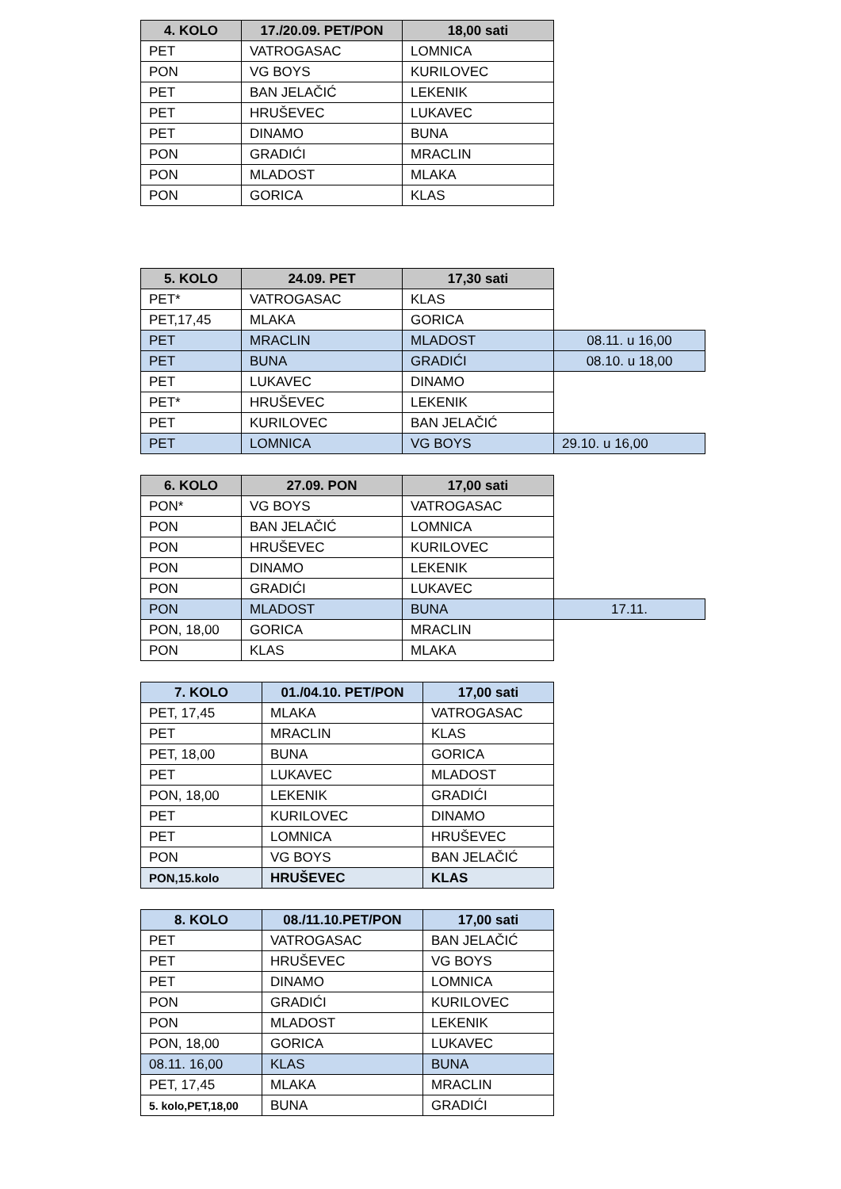| 4. KOLO | 17./20.09. PET/PON | 18,00 sati |
| --- | --- | --- |
| PET | VATROGASAC | LOMNICA |
| PON | VG BOYS | KURILOVEC |
| PET | BAN JELAČIĆ | LEKENIK |
| PET | HRUŠEVEC | LUKAVEC |
| PET | DINAMO | BUNA |
| PON | GRADIĆI | MRACLIN |
| PON | MLADOST | MLAKA |
| PON | GORICA | KLAS |
| 5. KOLO | 24.09. PET | 17,30 sati | |
| PET* | VATROGASAC | KLAS | |
| PET,17,45 | MLAKA | GORICA | |
| PET | MRACLIN | MLADOST | 08.11. u 16,00 |
| PET | BUNA | GRADIĆI | 08.10. u 18,00 |
| PET | LUKAVEC | DINAMO | |
| PET* | HRUŠEVEC | LEKENIK | |
| PET | KURILOVEC | BAN JELAČIĆ | |
| PET | LOMNICA | VG BOYS | 29.10. u 16,00 |
| 6. KOLO | 27.09. PON | 17,00 sati | |
| PON* | VG BOYS | VATROGASAC | |
| PON | BAN JELAČIĆ | LOMNICA | |
| PON | HRUŠEVEC | KURILOVEC | |
| PON | DINAMO | LEKENIK | |
| PON | GRADIĆI | LUKAVEC | |
| PON | MLADOST | BUNA | 17.11. |
| PON, 18,00 | GORICA | MRACLIN | |
| PON | KLAS | MLAKA | |
| 7. KOLO | 01./04.10. PET/PON | 17,00 sati |
| --- | --- | --- |
| PET, 17,45 | MLAKA | VATROGASAC |
| PET | MRACLIN | KLAS |
| PET, 18,00 | BUNA | GORICA |
| PET | LUKAVEC | MLADOST |
| PON, 18,00 | LEKENIK | GRADIĆI |
| PET | KURILOVEC | DINAMO |
| PET | LOMNICA | HRUŠEVEC |
| PON | VG BOYS | BAN JELAČIĆ |
| PON,15.kolo | HRUŠEVEC | KLAS |
| 8. KOLO | 08./11.10.PET/PON | 17,00 sati |
| --- | --- | --- |
| PET | VATROGASAC | BAN JELAČIĆ |
| PET | HRUŠEVEC | VG BOYS |
| PET | DINAMO | LOMNICA |
| PON | GRADIĆI | KURILOVEC |
| PON | MLADOST | LEKENIK |
| PON, 18,00 | GORICA | LUKAVEC |
| 08.11. 16,00 | KLAS | BUNA |
| PET, 17,45 | MLAKA | MRACLIN |
| 5. kolo,PET,18,00 | BUNA | GRADIĆI |